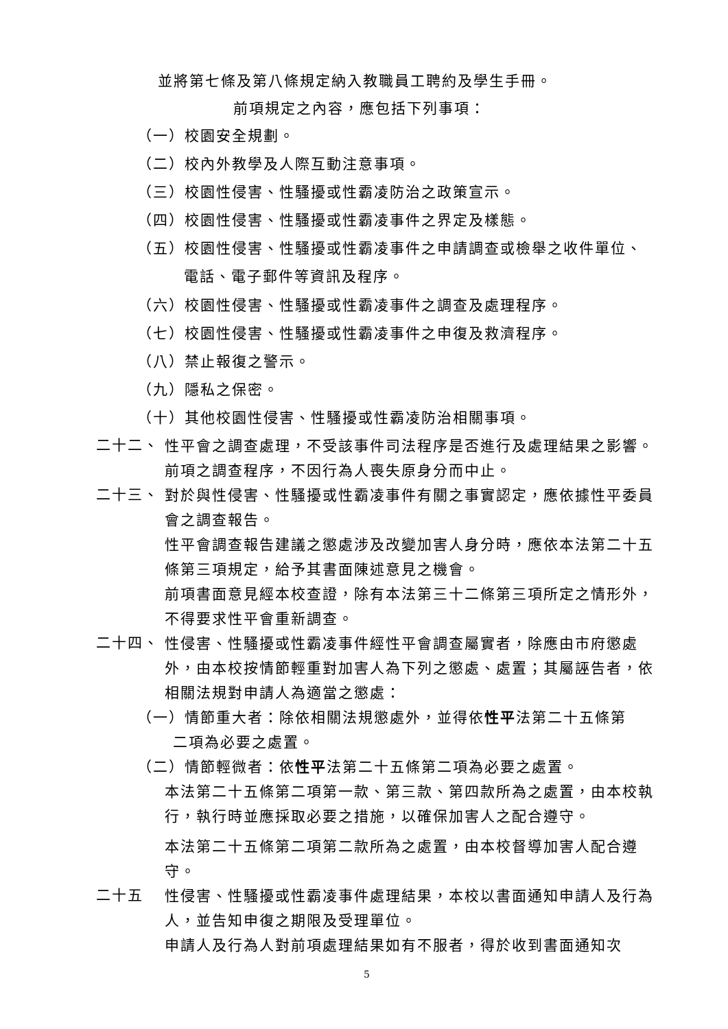並將第七條及第八條規定納入教職員工聘約及學生手冊。
前項規定之內容，應包括下列事項：
（一）校園安全規劃。
（二）校內外教學及人際互動注意事項。
（三）校園性侵害、性騷擾或性霸凌防治之政策宣示。
（四）校園性侵害、性騷擾或性霸凌事件之界定及樣態。
（五）校園性侵害、性騷擾或性霸凌事件之申請調查或檢舉之收件單位、
電話、電子郵件等資訊及程序。
（六）校園性侵害、性騷擾或性霸凌事件之調查及處理程序。
（七）校園性侵害、性騷擾或性霸凌事件之申復及救濟程序。
（八）禁止報復之警示。
（九）隱私之保密。
（十）其他校園性侵害、性騷擾或性霸凌防治相關事項。
二十二、
性平會之調查處理，不受該事件司法程序是否進行及處理結果之影響。
前項之調查程序，不因行為人喪失原身分而中止。
二十三、
對於與性侵害、性騷擾或性霸凌事件有關之事實認定，應依據性平委員會之調查報告。
性平會調查報告建議之懲處涉及改變加害人身分時，應依本法第二十五條第三項規定，給予其書面陳述意見之機會。
前項書面意見經本校查證，除有本法第三十二條第三項所定之情形外，不得要求性平會重新調查。
二十四、
性侵害、性騷擾或性霸凌事件經性平會調查屬實者，除應由市府懲處外，由本校按情節輕重對加害人為下列之懲處、處置；其屬誣告者，依相關法規對申請人為適當之懲處：
（一）情節重大者：除依相關法規懲處外，並得依性平法第二十五條第
二項為必要之處置。
（二）情節輕微者：依性平法第二十五條第二項為必要之處置。
本法第二十五條第二項第一款、第三款、第四款所為之處置，由本校執行，執行時並應採取必要之措施，以確保加害人之配合遵守。
本法第二十五條第二項第二款所為之處置，由本校督導加害人配合遵守。
二十五
性侵害、性騷擾或性霸凌事件處理結果，本校以書面通知申請人及行為人，並告知申復之期限及受理單位。
申請人及行為人對前項處理結果如有不服者，得於收到書面通知次
5